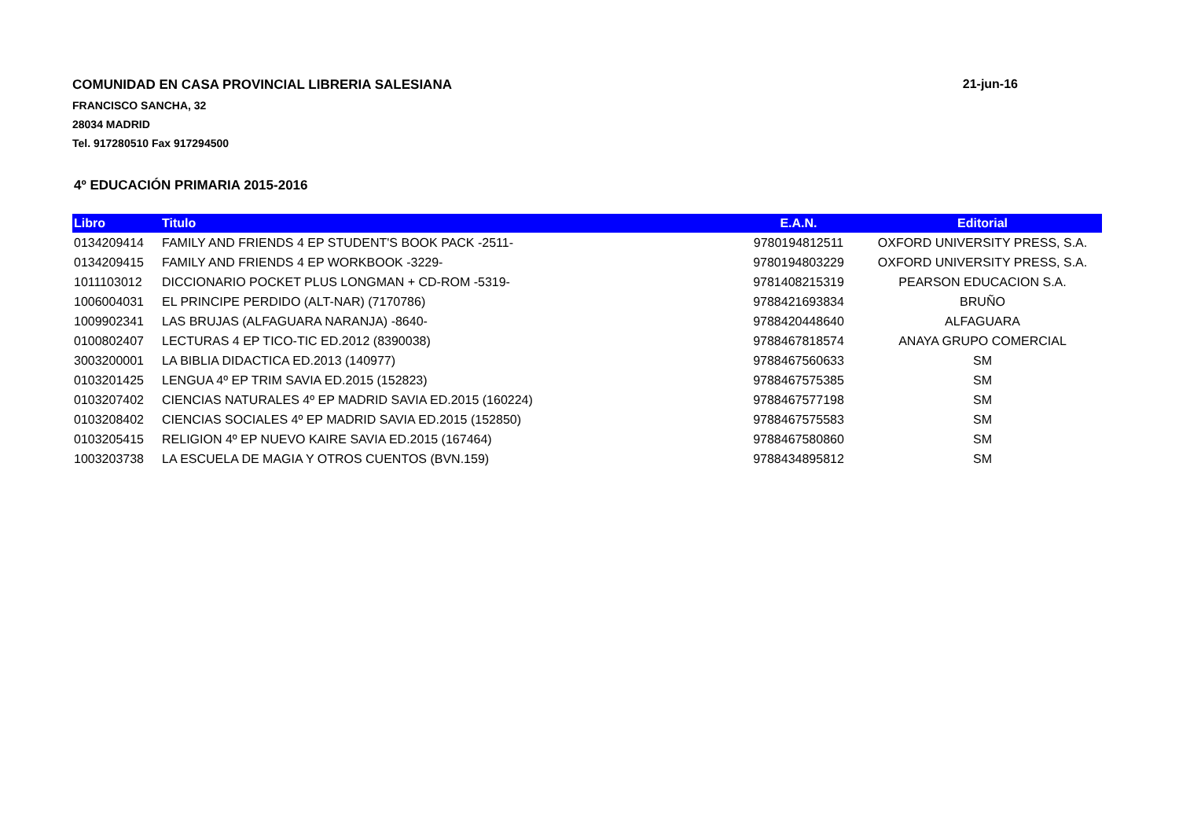COMUNIDAD EN CASA PROVINCIAL LIBRERIA SALESIANA 21-jun-16
FRANCISCO SANCHA, 32
28034 MADRID
Tel. 917280510 Fax 917294500
4º EDUCACIÓN PRIMARIA 2015-2016
| Libro | Titulo | E.A.N. | Editorial |
| --- | --- | --- | --- |
| 0134209414 | FAMILY AND FRIENDS 4 EP STUDENT'S BOOK PACK -2511- | 9780194812511 | OXFORD UNIVERSITY PRESS, S.A. |
| 0134209415 | FAMILY AND FRIENDS 4 EP WORKBOOK -3229- | 9780194803229 | OXFORD UNIVERSITY PRESS, S.A. |
| 1011103012 | DICCIONARIO POCKET PLUS LONGMAN + CD-ROM -5319- | 9781408215319 | PEARSON EDUCACION S.A. |
| 1006004031 | EL PRINCIPE PERDIDO (ALT-NAR) (7170786) | 9788421693834 | BRUÑO |
| 1009902341 | LAS BRUJAS (ALFAGUARA NARANJA) -8640- | 9788420448640 | ALFAGUARA |
| 0100802407 | LECTURAS 4 EP TICO-TIC ED.2012 (8390038) | 9788467818574 | ANAYA GRUPO COMERCIAL |
| 3003200001 | LA BIBLIA DIDACTICA ED.2013 (140977) | 9788467560633 | SM |
| 0103201425 | LENGUA 4º EP TRIM SAVIA ED.2015 (152823) | 9788467575385 | SM |
| 0103207402 | CIENCIAS NATURALES 4º EP MADRID SAVIA ED.2015 (160224) | 9788467577198 | SM |
| 0103208402 | CIENCIAS SOCIALES 4º EP MADRID SAVIA ED.2015 (152850) | 9788467575583 | SM |
| 0103205415 | RELIGION 4º EP NUEVO KAIRE SAVIA ED.2015 (167464) | 9788467580860 | SM |
| 1003203738 | LA ESCUELA DE MAGIA Y OTROS CUENTOS (BVN.159) | 9788434895812 | SM |